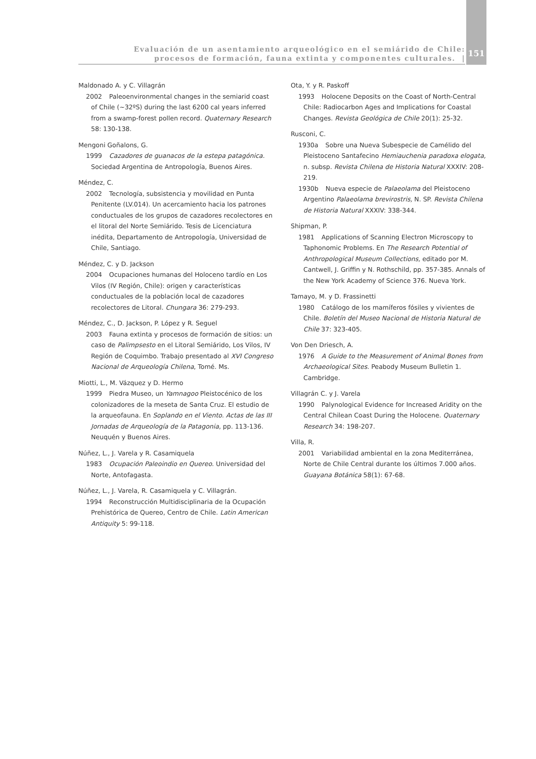Evaluación de un asentamiento arqueológico en el semiárido de Chile:
procesos de formación, fauna extinta y componentes culturales. |
151
Maldonado A. y C. Villagrán
2002 Paleoenvironmental changes in the semiarid coast of Chile (~32ºS) during the last 6200 cal years inferred from a swamp-forest pollen record. Quaternary Research 58: 130-138.
Mengoni Goñalons, G.
1999 Cazadores de guanacos de la estepa patagónica. Sociedad Argentina de Antropología, Buenos Aires.
Méndez, C.
2002 Tecnología, subsistencia y movilidad en Punta Penitente (LV.014). Un acercamiento hacia los patrones conductuales de los grupos de cazadores recolectores en el litoral del Norte Semiárido. Tesis de Licenciatura inédita, Departamento de Antropología, Universidad de Chile, Santiago.
Méndez, C. y D. Jackson
2004 Ocupaciones humanas del Holoceno tardío en Los Vilos (IV Región, Chile): origen y características conductuales de la población local de cazadores recolectores de Litoral. Chungara 36: 279-293.
Méndez, C., D. Jackson, P. López y R. Seguel
2003 Fauna extinta y procesos de formación de sitios: un caso de Palimpsesto en el Litoral Semiárido, Los Vilos, IV Región de Coquimbo. Trabajo presentado al XVI Congreso Nacional de Arqueología Chilena, Tomé. Ms.
Miotti, L., M. Vázquez y D. Hermo
1999 Piedra Museo, un Yamnagoo Pleistocénico de los colonizadores de la meseta de Santa Cruz. El estudio de la arqueofauna. En Soplando en el Viento. Actas de las III Jornadas de Arqueología de la Patagonia, pp. 113-136. Neuquén y Buenos Aires.
Núñez, L., J. Varela y R. Casamiquela
1983 Ocupación Paleoindio en Quereo. Universidad del Norte, Antofagasta.
Núñez, L., J. Varela, R. Casamiquela y C. Villagrán.
1994 Reconstrucción Multidisciplinaria de la Ocupación Prehistórica de Quereo, Centro de Chile. Latin American Antiquity 5: 99-118.
Ota, Y. y R. Paskoff
1993 Holocene Deposits on the Coast of North-Central Chile: Radiocarbon Ages and Implications for Coastal Changes. Revista Geológica de Chile 20(1): 25-32.
Rusconi, C.
1930a Sobre una Nueva Subespecie de Camélido del Pleistoceno Santafecino Hemiauchenia paradoxa elogata, n. subsp. Revista Chilena de Historia Natural XXXIV: 208-219.
1930b Nueva especie de Palaeolama del Pleistoceno Argentino Palaeolama brevirostris, N. SP. Revista Chilena de Historia Natural XXXIV: 338-344.
Shipman, P.
1981 Applications of Scanning Electron Microscopy to Taphonomic Problems. En The Research Potential of Anthropological Museum Collections, editado por M. Cantwell, J. Griffin y N. Rothschild, pp. 357-385. Annals of the New York Academy of Science 376. Nueva York.
Tamayo, M. y D. Frassinetti
1980 Catálogo de los mamíferos fósiles y vivientes de Chile. Boletín del Museo Nacional de Historia Natural de Chile 37: 323-405.
Von Den Driesch, A.
1976 A Guide to the Measurement of Animal Bones from Archaeological Sites. Peabody Museum Bulletin 1. Cambridge.
Villagrán C. y J. Varela
1990 Palynological Evidence for Increased Aridity on the Central Chilean Coast During the Holocene. Quaternary Research 34: 198-207.
Villa, R.
2001 Variabilidad ambiental en la zona Mediterránea, Norte de Chile Central durante los últimos 7.000 años. Guayana Botánica 58(1): 67-68.